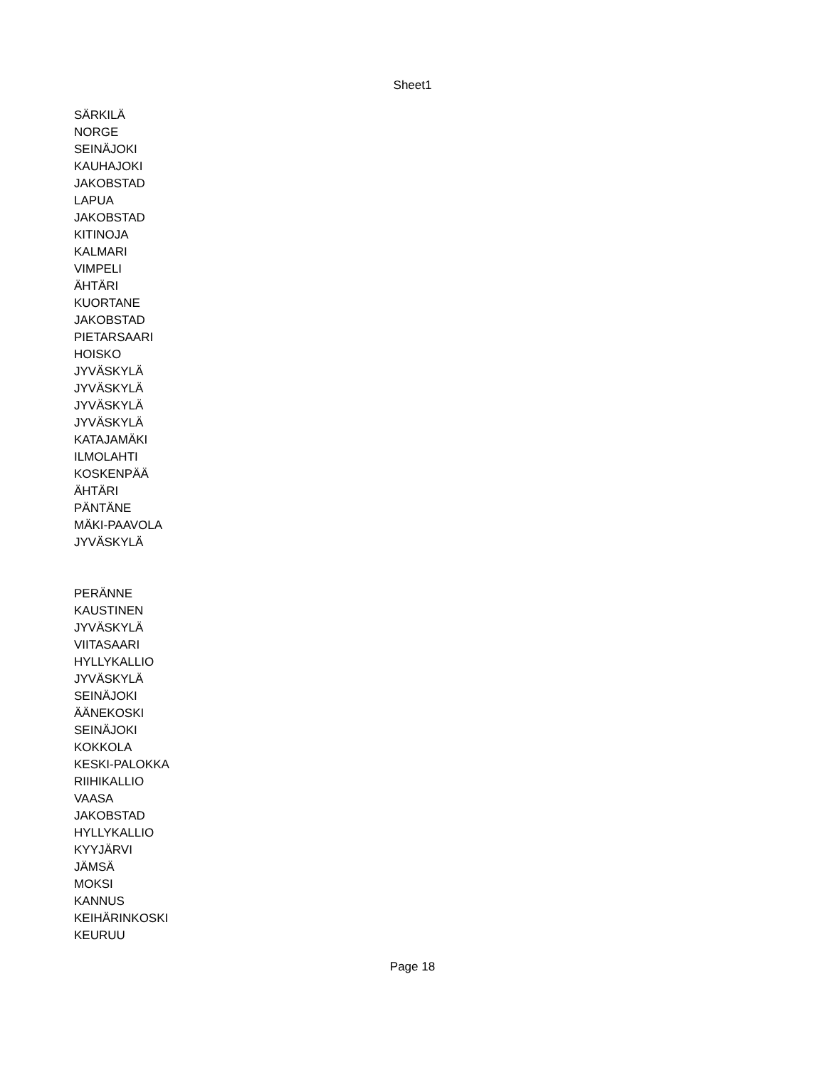Sheet1
| SÄRKILÄ |
| NORGE |
| SEINÄJOKI |
| KAUHAJOKI |
| JAKOBSTAD |
| LAPUA |
| JAKOBSTAD |
| KITINOJA |
| KALMARI |
| VIMPELI |
| ÄHTÄRI |
| KUORTANE |
| JAKOBSTAD |
| PIETARSAARI |
| HOISKO |
| JYVÄSKYLÄ |
| JYVÄSKYLÄ |
| JYVÄSKYLÄ |
| JYVÄSKYLÄ |
| KATAJAMÄKI |
| ILMOLAHTI |
| KOSKENPÄÄ |
| ÄHTÄRI |
| PÄNTÄNE |
| MÄKI-PAAVOLA |
| JYVÄSKYLÄ |
| PERÄNNE |
| KAUSTINEN |
| JYVÄSKYLÄ |
| VIITASAARI |
| HYLLYKALLIO |
| JYVÄSKYLÄ |
| SEINÄJOKI |
| ÄÄNEKOSKI |
| SEINÄJOKI |
| KOKKOLA |
| KESKI-PALOKKA |
| RIIHIKALLIO |
| VAASA |
| JAKOBSTAD |
| HYLLYKALLIO |
| KYYJÄRVI |
| JÄMSÄ |
| MOKSI |
| KANNUS |
| KEIHÄRINKOSKI |
| KEURUU |
Page 18